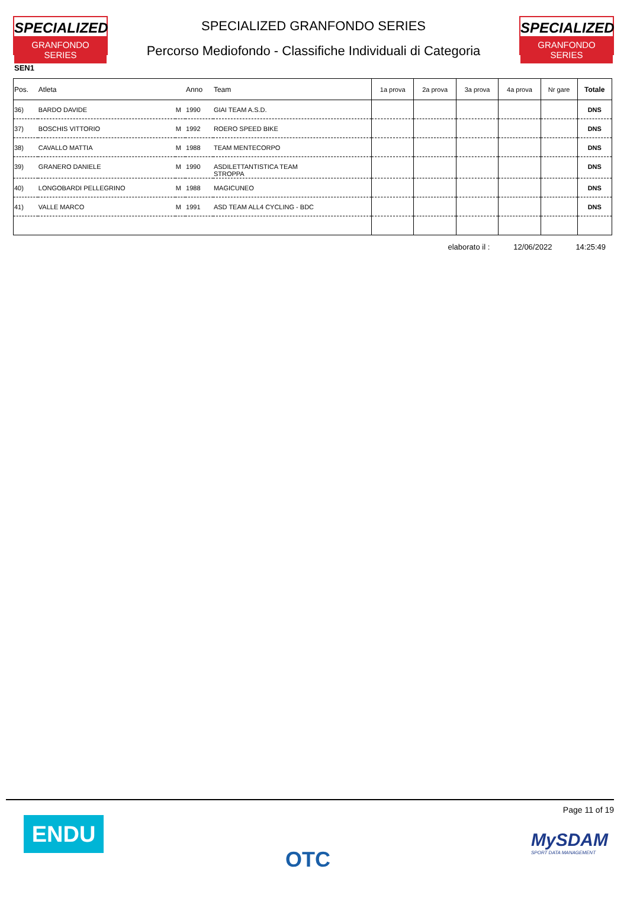SPECIALIZED
GRANFONDO SERIES
SPECIALIZED GRANFONDO SERIES
Percorso Mediofondo - Classifiche Individuali di Categoria
SPECIALIZED
GRANFONDO SERIES
SEN1
| Pos. | Atleta | | Anno | Team | 1a prova | 2a prova | 3a prova | 4a prova | Nr gare | Totale |
| --- | --- | --- | --- | --- | --- | --- | --- | --- | --- | --- |
| 36) | BARDO DAVIDE | M | 1990 | GIAI TEAM A.S.D. | | | | | | DNS |
| 37) | BOSCHIS VITTORIO | M | 1992 | ROERO SPEED BIKE | | | | | | DNS |
| 38) | CAVALLO MATTIA | M | 1988 | TEAM MENTECORPO | | | | | | DNS |
| 39) | GRANERO DANIELE | M | 1990 | ASDILETTANTISTICA TEAM STROPPA | | | | | | DNS |
| 40) | LONGOBARDI PELLEGRINO | M | 1988 | MAGICUNEO | | | | | | DNS |
| 41) | VALLE MARCO | M | 1991 | ASD TEAM ALL4 CYCLING - BDC | | | | | | DNS |
elaborato il : 12/06/2022 14:25:49
ENDU OTC
Page 11 of 19
MySDAM
SPORT DATA MANAGEMENT